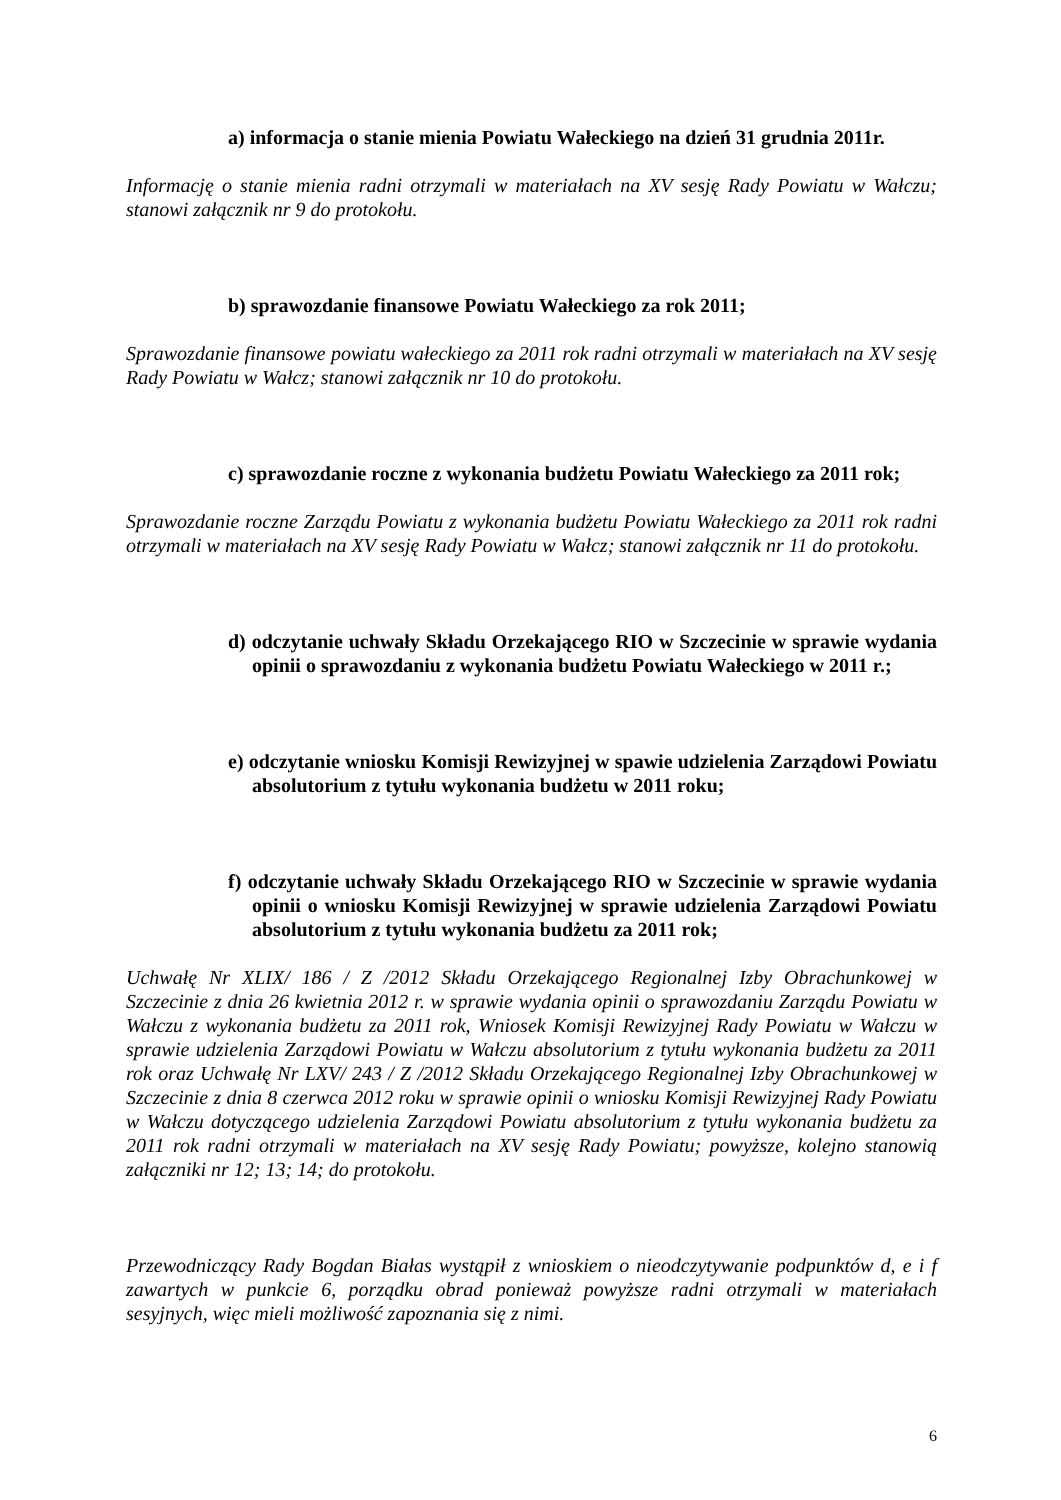a) informacja o stanie mienia Powiatu Wałeckiego na dzień 31 grudnia 2011r.
Informację o stanie mienia radni otrzymali w materiałach na XV sesję Rady Powiatu w Wałczu; stanowi załącznik nr 9 do protokołu.
b) sprawozdanie finansowe Powiatu Wałeckiego za rok 2011;
Sprawozdanie finansowe powiatu wałeckiego za 2011 rok radni otrzymali w materiałach na XV sesję Rady Powiatu w Wałcz; stanowi załącznik nr 10 do protokołu.
c) sprawozdanie roczne z wykonania budżetu Powiatu Wałeckiego za 2011 rok;
Sprawozdanie roczne Zarządu Powiatu z wykonania budżetu Powiatu Wałeckiego za 2011 rok radni otrzymali w materiałach na XV sesję Rady Powiatu w Wałcz; stanowi załącznik nr 11 do protokołu.
d) odczytanie uchwały Składu Orzekającego RIO w Szczecinie w sprawie wydania opinii o sprawozdaniu z wykonania budżetu Powiatu Wałeckiego w 2011 r.;
e) odczytanie wniosku Komisji Rewizyjnej w spawie udzielenia Zarządowi Powiatu absolutorium z tytułu wykonania budżetu w 2011 roku;
f) odczytanie uchwały Składu Orzekającego RIO w Szczecinie w sprawie wydania opinii o wniosku Komisji Rewizyjnej w sprawie udzielenia Zarządowi Powiatu absolutorium z tytułu wykonania budżetu za 2011 rok;
Uchwałę Nr XLIX/ 186 / Z /2012 Składu Orzekającego Regionalnej Izby Obrachunkowej w Szczecinie z dnia 26 kwietnia 2012 r. w sprawie wydania opinii o sprawozdaniu Zarządu Powiatu w Wałczu z wykonania budżetu za 2011 rok, Wniosek Komisji Rewizyjnej Rady Powiatu w Wałczu w sprawie udzielenia Zarządowi Powiatu w Wałczu absolutorium z tytułu wykonania budżetu za 2011 rok oraz Uchwałę Nr LXV/ 243 / Z /2012 Składu Orzekającego Regionalnej Izby Obrachunkowej w Szczecinie z dnia 8 czerwca 2012 roku w sprawie opinii o wniosku Komisji Rewizyjnej Rady Powiatu w Wałczu dotyczącego udzielenia Zarządowi Powiatu absolutorium z tytułu wykonania budżetu za 2011 rok radni otrzymali w materiałach na XV sesję Rady Powiatu; powyższe, kolejno stanowią załączniki nr 12; 13; 14; do protokołu.
Przewodniczący Rady Bogdan Białas wystąpił z wnioskiem o nieodczytywanie podpunktów d, e i f zawartych w punkcie 6, porządku obrad ponieważ powyższe radni otrzymali w materiałach sesyjnych, więc mieli możliwość zapoznania się z nimi.
6